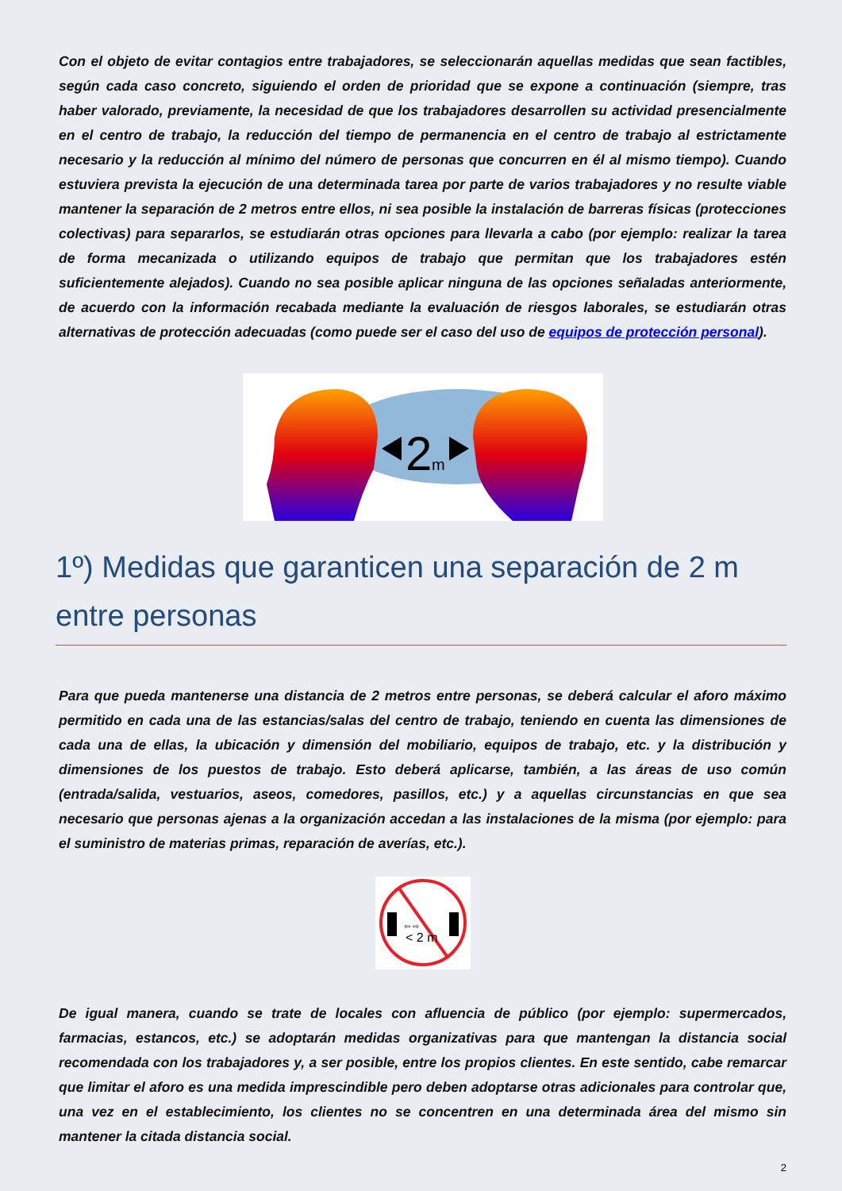Con el objeto de evitar contagios entre trabajadores, se seleccionarán aquellas medidas que sean factibles, según cada caso concreto, siguiendo el orden de prioridad que se expone a continuación (siempre, tras haber valorado, previamente, la necesidad de que los trabajadores desarrollen su actividad presencialmente en el centro de trabajo, la reducción del tiempo de permanencia en el centro de trabajo al estrictamente necesario y la reducción al mínimo del número de personas que concurren en él al mismo tiempo). Cuando estuviera prevista la ejecución de una determinada tarea por parte de varios trabajadores y no resulte viable mantener la separación de 2 metros entre ellos, ni sea posible la instalación de barreras físicas (protecciones colectivas) para separarlos, se estudiarán otras opciones para llevarla a cabo (por ejemplo: realizar la tarea de forma mecanizada o utilizando equipos de trabajo que permitan que los trabajadores estén suficientemente alejados). Cuando no sea posible aplicar ninguna de las opciones señaladas anteriormente, de acuerdo con la información recabada mediante la evaluación de riesgos laborales, se estudiarán otras alternativas de protección adecuadas (como puede ser el caso del uso de equipos de protección personal).
2
m
1º) Medidas que garanticen una separación de 2 m entre personas
Para que pueda mantenerse una distancia de 2 metros entre personas, se deberá calcular el aforo máximo permitido en cada una de las estancias/salas del centro de trabajo, teniendo en cuenta las dimensiones de cada una de ellas, la ubicación y dimensión del mobiliario, equipos de trabajo, etc. y la distribución y dimensiones de los puestos de trabajo. Esto deberá aplicarse, también, a las áreas de uso común (entrada/salida, vestuarios, aseos, comedores, pasillos, etc.) y a aquellas circunstancias en que sea necesario que personas ajenas a la organización accedan a las instalaciones de la misma (por ejemplo: para el suministro de materias primas, reparación de averías, etc.).
⇦ ⇨
< 2 m
De igual manera, cuando se trate de locales con afluencia de público (por ejemplo: supermercados, farmacias, estancos, etc.) se adoptarán medidas organizativas para que mantengan la distancia social recomendada con los trabajadores y, a ser posible, entre los propios clientes. En este sentido, cabe remarcar que limitar el aforo es una medida imprescindible pero deben adoptarse otras adicionales para controlar que, una vez en el establecimiento, los clientes no se concentren en una determinada área del mismo sin mantener la citada distancia social.
2